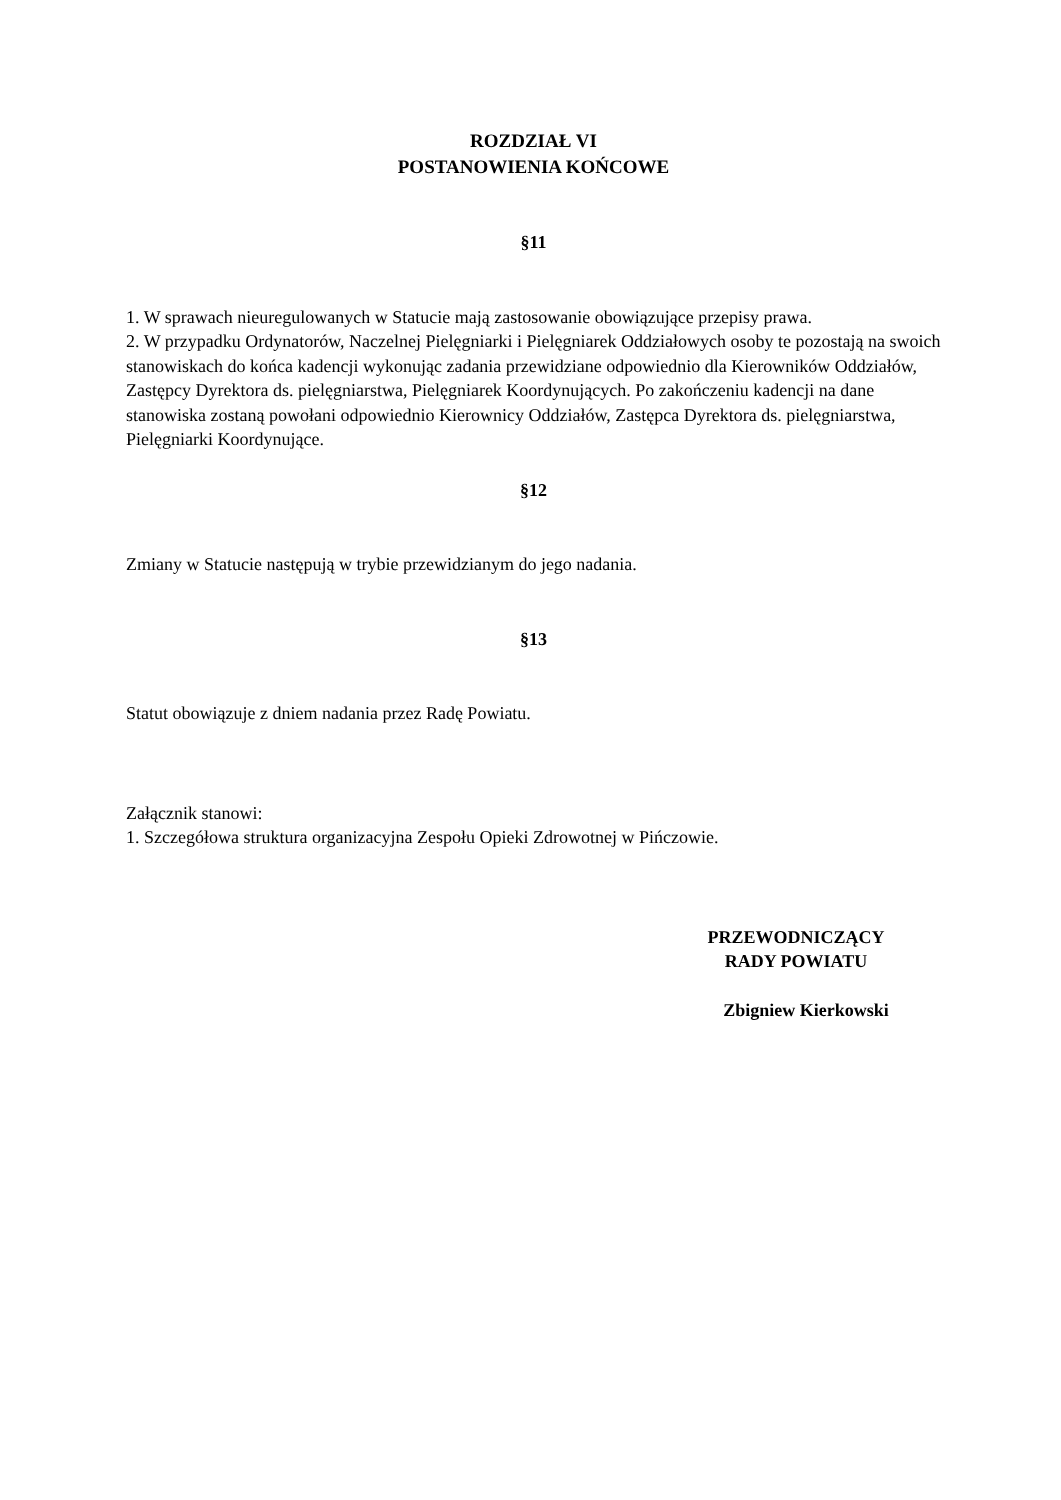ROZDZIAŁ VI
POSTANOWIENIA KOŃCOWE
§11
1. W sprawach nieuregulowanych w Statucie mają zastosowanie obowiązujące przepisy prawa.
2. W przypadku Ordynatorów, Naczelnej Pielęgniarki i Pielęgniarek Oddziałowych osoby te pozostają na swoich stanowiskach do końca kadencji wykonując zadania przewidziane odpowiednio dla Kierowników Oddziałów, Zastępcy Dyrektora ds. pielęgniarstwa, Pielęgniarek Koordynujących. Po zakończeniu kadencji na dane stanowiska zostaną powołani odpowiednio Kierownicy Oddziałów, Zastępca Dyrektora ds. pielęgniarstwa, Pielęgniarki Koordynujące.
§12
Zmiany w Statucie następują w trybie przewidzianym do jego nadania.
§13
Statut obowiązuje z dniem nadania przez Radę Powiatu.
Załącznik stanowi:
1. Szczegółowa struktura organizacyjna Zespołu Opieki Zdrowotnej w Pińczowie.
PRZEWODNICZĄCY
RADY POWIATU
Zbigniew Kierkowski